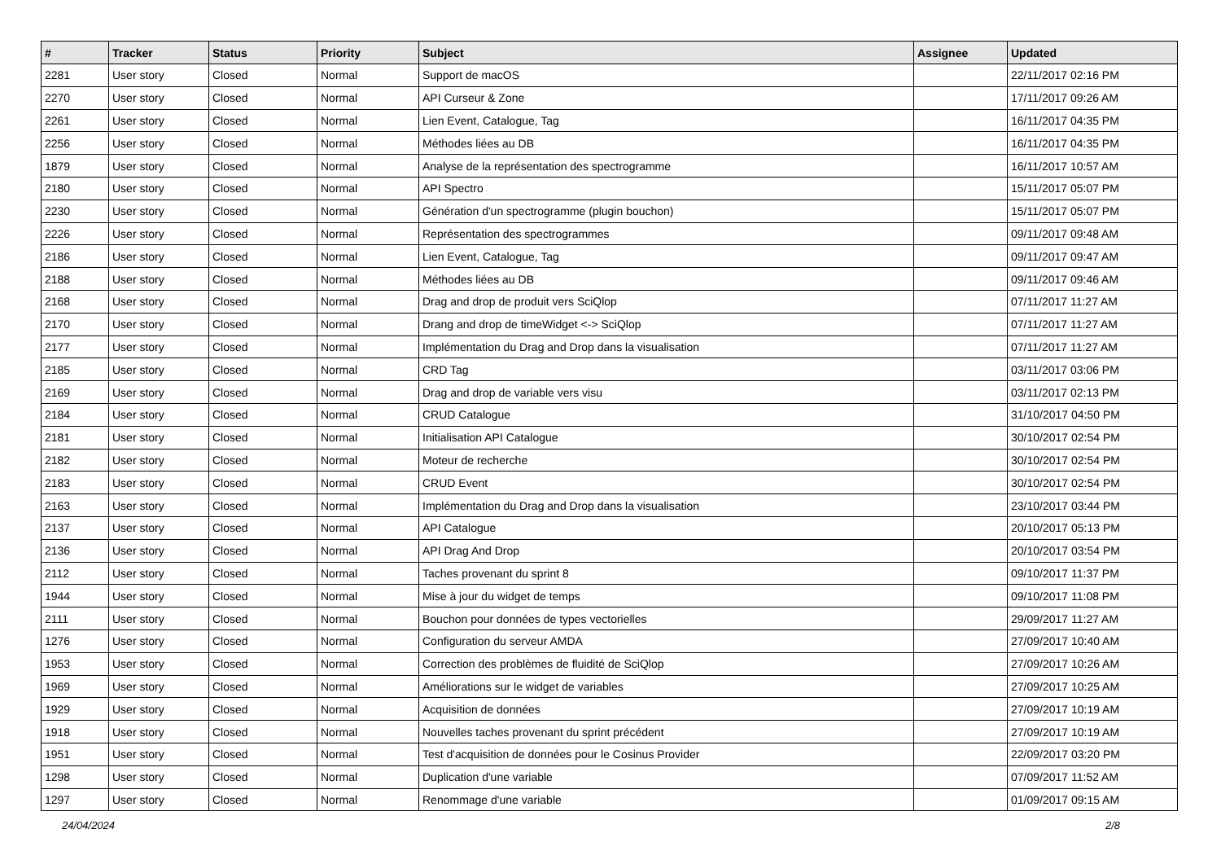| # | Tracker | Status | Priority | Subject | Assignee | Updated |
| --- | --- | --- | --- | --- | --- | --- |
| 2281 | User story | Closed | Normal | Support de macOS | | 22/11/2017 02:16 PM |
| 2270 | User story | Closed | Normal | API Curseur & Zone | | 17/11/2017 09:26 AM |
| 2261 | User story | Closed | Normal | Lien Event, Catalogue, Tag | | 16/11/2017 04:35 PM |
| 2256 | User story | Closed | Normal | Méthodes liées au DB | | 16/11/2017 04:35 PM |
| 1879 | User story | Closed | Normal | Analyse de la représentation des spectrogramme | | 16/11/2017 10:57 AM |
| 2180 | User story | Closed | Normal | API Spectro | | 15/11/2017 05:07 PM |
| 2230 | User story | Closed | Normal | Génération d'un spectrogramme (plugin bouchon) | | 15/11/2017 05:07 PM |
| 2226 | User story | Closed | Normal | Représentation des spectrogrammes | | 09/11/2017 09:48 AM |
| 2186 | User story | Closed | Normal | Lien Event, Catalogue, Tag | | 09/11/2017 09:47 AM |
| 2188 | User story | Closed | Normal | Méthodes liées au DB | | 09/11/2017 09:46 AM |
| 2168 | User story | Closed | Normal | Drag and drop de produit vers SciQlop | | 07/11/2017 11:27 AM |
| 2170 | User story | Closed | Normal | Drang and drop de timeWidget <-> SciQlop | | 07/11/2017 11:27 AM |
| 2177 | User story | Closed | Normal | Implémentation du Drag and Drop dans la visualisation | | 07/11/2017 11:27 AM |
| 2185 | User story | Closed | Normal | CRD Tag | | 03/11/2017 03:06 PM |
| 2169 | User story | Closed | Normal | Drag and drop de variable vers visu | | 03/11/2017 02:13 PM |
| 2184 | User story | Closed | Normal | CRUD Catalogue | | 31/10/2017 04:50 PM |
| 2181 | User story | Closed | Normal | Initialisation API Catalogue | | 30/10/2017 02:54 PM |
| 2182 | User story | Closed | Normal | Moteur de recherche | | 30/10/2017 02:54 PM |
| 2183 | User story | Closed | Normal | CRUD Event | | 30/10/2017 02:54 PM |
| 2163 | User story | Closed | Normal | Implémentation du Drag and Drop dans la visualisation | | 23/10/2017 03:44 PM |
| 2137 | User story | Closed | Normal | API Catalogue | | 20/10/2017 05:13 PM |
| 2136 | User story | Closed | Normal | API Drag And Drop | | 20/10/2017 03:54 PM |
| 2112 | User story | Closed | Normal | Taches provenant du sprint 8 | | 09/10/2017 11:37 PM |
| 1944 | User story | Closed | Normal | Mise à jour du widget de temps | | 09/10/2017 11:08 PM |
| 2111 | User story | Closed | Normal | Bouchon pour données de types vectorielles | | 29/09/2017 11:27 AM |
| 1276 | User story | Closed | Normal | Configuration du serveur AMDA | | 27/09/2017 10:40 AM |
| 1953 | User story | Closed | Normal | Correction des problèmes de fluidité de SciQlop | | 27/09/2017 10:26 AM |
| 1969 | User story | Closed | Normal | Améliorations sur le widget de variables | | 27/09/2017 10:25 AM |
| 1929 | User story | Closed | Normal | Acquisition de données | | 27/09/2017 10:19 AM |
| 1918 | User story | Closed | Normal | Nouvelles taches provenant du sprint précédent | | 27/09/2017 10:19 AM |
| 1951 | User story | Closed | Normal | Test d'acquisition de données pour le Cosinus Provider | | 22/09/2017 03:20 PM |
| 1298 | User story | Closed | Normal | Duplication d'une variable | | 07/09/2017 11:52 AM |
| 1297 | User story | Closed | Normal | Renommage d'une variable | | 01/09/2017 09:15 AM |
24/04/2024 2/8